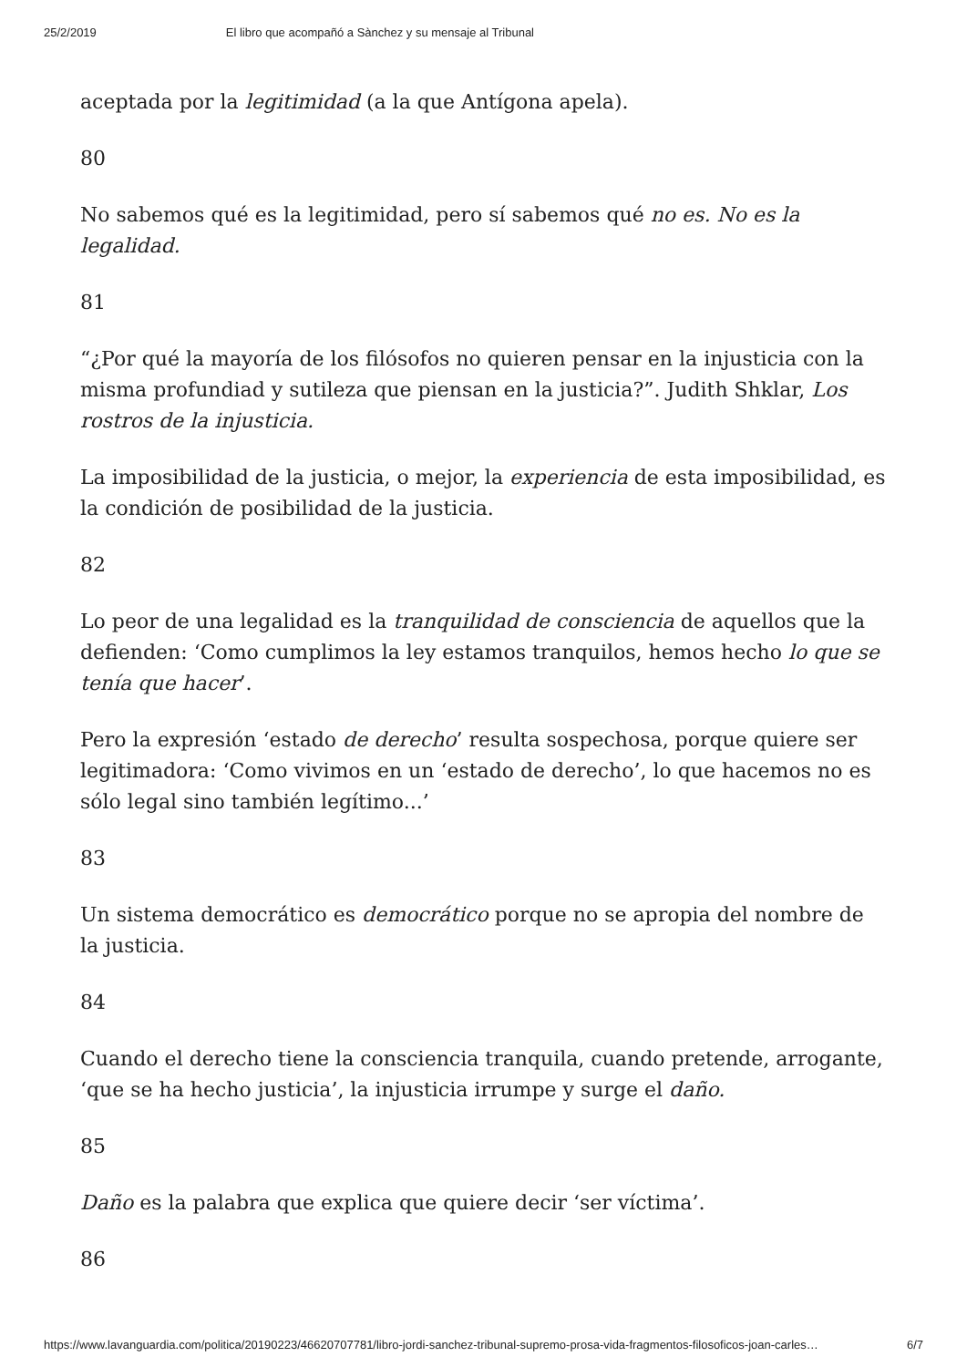25/2/2019 El libro que acompañó a Sànchez y su mensaje al Tribunal
aceptada por la legitimidad (a la que Antígona apela).
80
No sabemos qué es la legitimidad, pero sí sabemos qué no es. No es la legalidad.
81
“¿Por qué la mayoría de los filósofos no quieren pensar en la injusticia con la misma profundiad y sutileza que piensan en la justicia?”. Judith Shklar, Los rostros de la injusticia.
La imposibilidad de la justicia, o mejor, la experiencia de esta imposibilidad, es la condición de posibilidad de la justicia.
82
Lo peor de una legalidad es la tranquilidad de consciencia de aquellos que la defienden: ‘Como cumplimos la ley estamos tranquilos, hemos hecho lo que se tenía que hacer’.
Pero la expresión ‘estado de derecho’ resulta sospechosa, porque quiere ser legitimadora: ‘Como vivimos en un ‘estado de derecho’, lo que hacemos no es sólo legal sino también legítimo...’
83
Un sistema democrático es democrático porque no se apropia del nombre de la justicia.
84
Cuando el derecho tiene la consciencia tranquila, cuando pretende, arrogante, ‘que se ha hecho justicia’, la injusticia irrumpe y surge el daño.
85
Daño es la palabra que explica que quiere decir ‘ser víctima’.
86
https://www.lavanguardia.com/politica/20190223/46620707781/libro-jordi-sanchez-tribunal-supremo-prosa-vida-fragmentos-filosoficos-joan-carles… 6/7